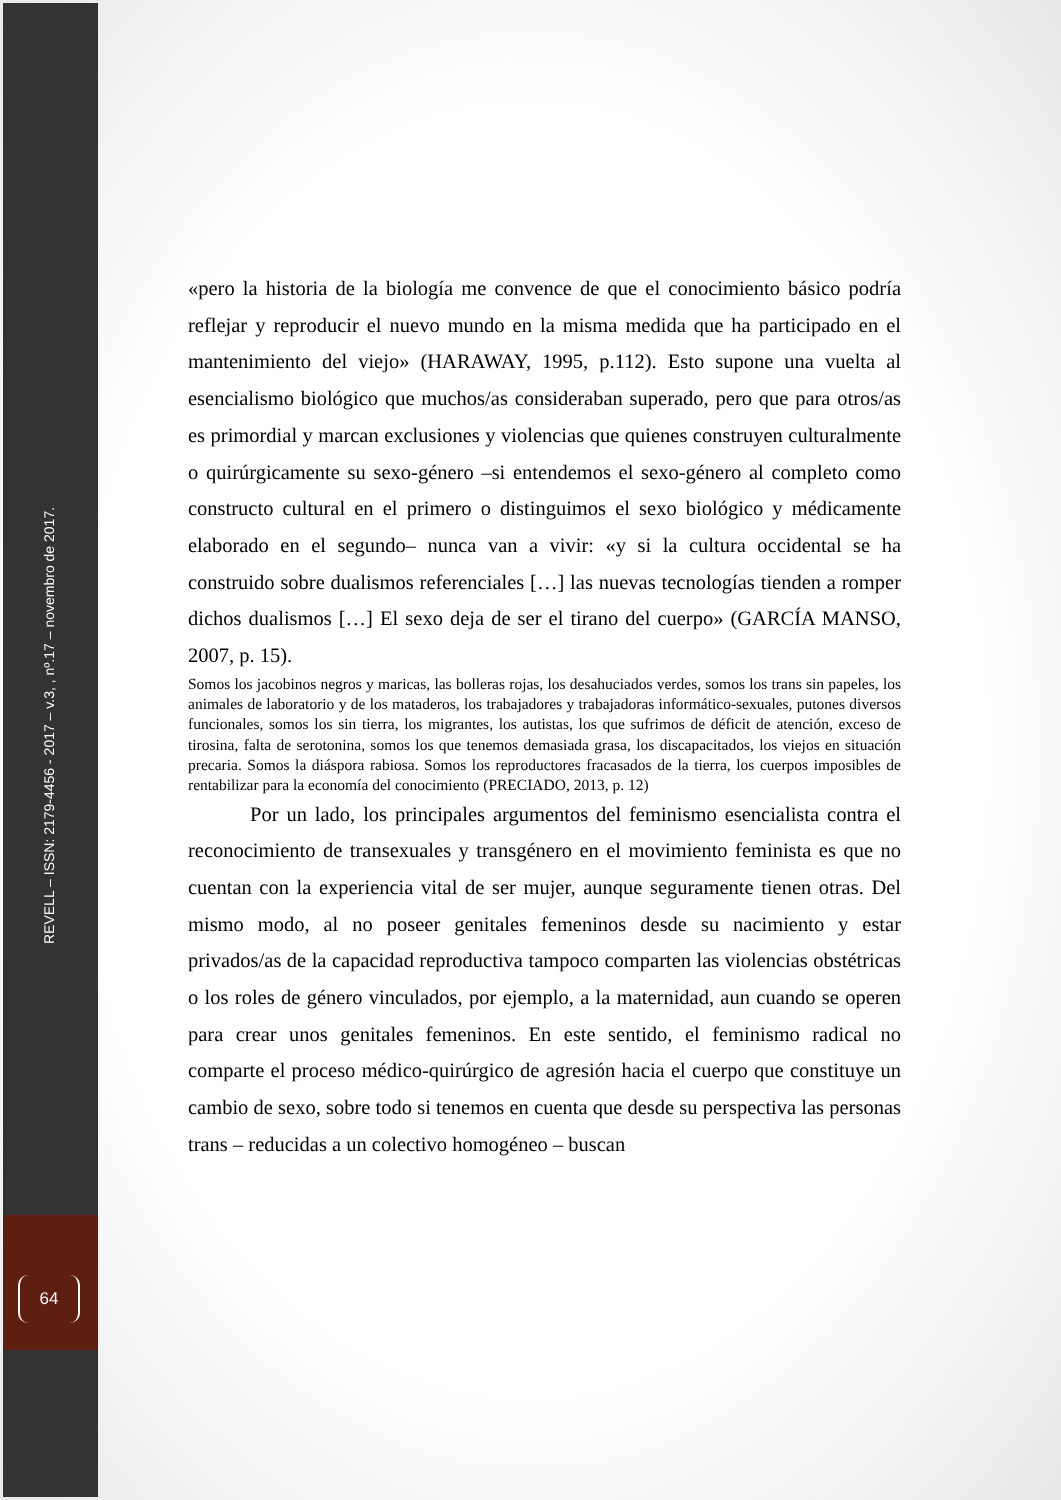REVELL – ISSN: 2179-4456 - 2017 – v.3, , nº.17 – novembro de 2017.
64
«pero la historia de la biología me convence de que el conocimiento básico podría reflejar y reproducir el nuevo mundo en la misma medida que ha participado en el mantenimiento del viejo» (HARAWAY, 1995, p.112). Esto supone una vuelta al esencialismo biológico que muchos/as consideraban superado, pero que para otros/as es primordial y marcan exclusiones y violencias que quienes construyen culturalmente o quirúrgicamente su sexo-género –si entendemos el sexo-género al completo como constructo cultural en el primero o distinguimos el sexo biológico y médicamente elaborado en el segundo– nunca van a vivir: «y si la cultura occidental se ha construido sobre dualismos referenciales […] las nuevas tecnologías tienden a romper dichos dualismos […] El sexo deja de ser el tirano del cuerpo» (GARCÍA MANSO, 2007, p. 15).
Somos los jacobinos negros y maricas, las bolleras rojas, los desahuciados verdes, somos los trans sin papeles, los animales de laboratorio y de los mataderos, los trabajadores y trabajadoras informático-sexuales, putones diversos funcionales, somos los sin tierra, los migrantes, los autistas, los que sufrimos de déficit de atención, exceso de tirosina, falta de serotonina, somos los que tenemos demasiada grasa, los discapacitados, los viejos en situación precaria. Somos la diáspora rabiosa. Somos los reproductores fracasados de la tierra, los cuerpos imposibles de rentabilizar para la economía del conocimiento (PRECIADO, 2013, p. 12)
Por un lado, los principales argumentos del feminismo esencialista contra el reconocimiento de transexuales y transgénero en el movimiento feminista es que no cuentan con la experiencia vital de ser mujer, aunque seguramente tienen otras. Del mismo modo, al no poseer genitales femeninos desde su nacimiento y estar privados/as de la capacidad reproductiva tampoco comparten las violencias obstétricas o los roles de género vinculados, por ejemplo, a la maternidad, aun cuando se operen para crear unos genitales femeninos. En este sentido, el feminismo radical no comparte el proceso médico-quirúrgico de agresión hacia el cuerpo que constituye un cambio de sexo, sobre todo si tenemos en cuenta que desde su perspectiva las personas trans – reducidas a un colectivo homogéneo – buscan